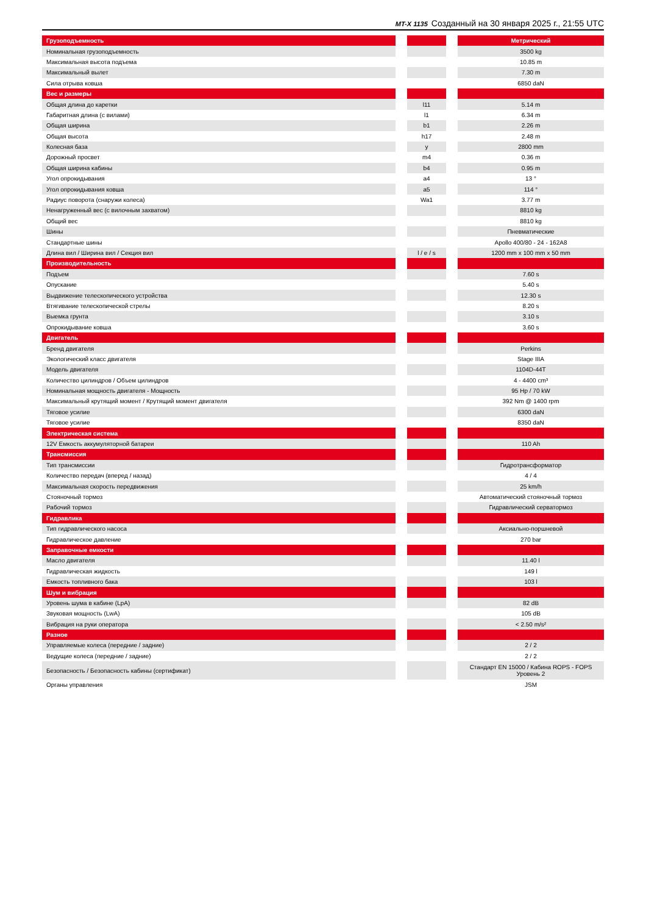MT-X 1135 Созданный на 30 января 2025 г., 21:55 UTC
| Грузоподъемность | | | | Метрический |
| Номинальная грузоподъемность | | | | 3500 kg |
| Максимальная высота подъема | | | | 10.85 m |
| Максимальный вылет | | | | 7.30 m |
| Сила отрыва ковша | | | | 6850 daN |
| Вес и размеры | | | | |
| Общая длина до каретки | | l11 | | 5.14 m |
| Габаритная длина (с вилами) | | l1 | | 6.34 m |
| Общая ширина | | b1 | | 2.26 m |
| Общая высота | | h17 | | 2.48 m |
| Колесная база | | y | | 2800 mm |
| Дорожный просвет | | m4 | | 0.36 m |
| Общая ширина кабины | | b4 | | 0.95 m |
| Угол опрокидывания | | a4 | | 13 ° |
| Угол опрокидывания ковша | | a5 | | 114 ° |
| Радиус поворота (снаружи колеса) | | Wa1 | | 3.77 m |
| Ненагруженный вес (с вилочным захватом) | | | | 8810 kg |
| Общий вес | | | | 8810 kg |
| Шины | | | | Пневматические |
| Стандартные шины | | | | Apollo 400/80 - 24 - 162A8 |
| Длина вил / Ширина вил / Секция вил | | l / e / s | | 1200 mm x 100 mm x 50 mm |
| Производительность | | | | |
| Подъем | | | | 7.60 s |
| Опускание | | | | 5.40 s |
| Выдвижение телескопического устройства | | | | 12.30 s |
| Втягивание телескопической стрелы | | | | 8.20 s |
| Выемка грунта | | | | 3.10 s |
| Опрокидывание ковша | | | | 3.60 s |
| Двигатель | | | | |
| Бренд двигателя | | | | Perkins |
| Экологический класс двигателя | | | | Stage IIIA |
| Модель двигателя | | | | 1104D-44T |
| Количество цилиндров / Объем цилиндров | | | | 4 - 4400 cm³ |
| Номинальная мощность двигателя - Мощность | | | | 95 Hp / 70 kW |
| Максимальный крутящий момент / Крутящий момент двигателя | | | | 392 Nm @ 1400 rpm |
| Тяговое усилие | | | | 6300 daN |
| Тяговое усилие | | | | 8350 daN |
| Электрическая система | | | | |
| 12V Емкость аккумуляторной батареи | | | | 110 Ah |
| Трансмиссия | | | | |
| Тип трансмиссии | | | | Гидротрансформатор |
| Количество передач (вперед / назад) | | | | 4 / 4 |
| Максимальная скорость передвижения | | | | 25 km/h |
| Стояночный тормоз | | | | Автоматический стояночный тормоз |
| Рабочий тормоз | | | | Гидравлический серватормоз |
| Гидравлика | | | | |
| Тип гидравлического насоса | | | | Аксиально-поршневой |
| Гидравлическое давление | | | | 270 bar |
| Заправочные емкости | | | | |
| Масло двигателя | | | | 11.40 l |
| Гидравлическая жидкость | | | | 149 l |
| Емкость топливного бака | | | | 103 l |
| Шум и вибрация | | | | |
| Уровень шума в кабине (LpA) | | | | 82 dB |
| Звуковая мощность (LwA) | | | | 105 dB |
| Вибрация на руки оператора | | | | < 2.50 m/s² |
| Разное | | | | |
| Управляемые колеса (передние / задние) | | | | 2 / 2 |
| Ведущие колеса (передние / задние) | | | | 2 / 2 |
| Безопасность / Безопасность кабины (сертификат) | | | | Стандарт EN 15000 / Кабина ROPS - FOPS Уровень 2 |
| Органы управления | | | | JSM |